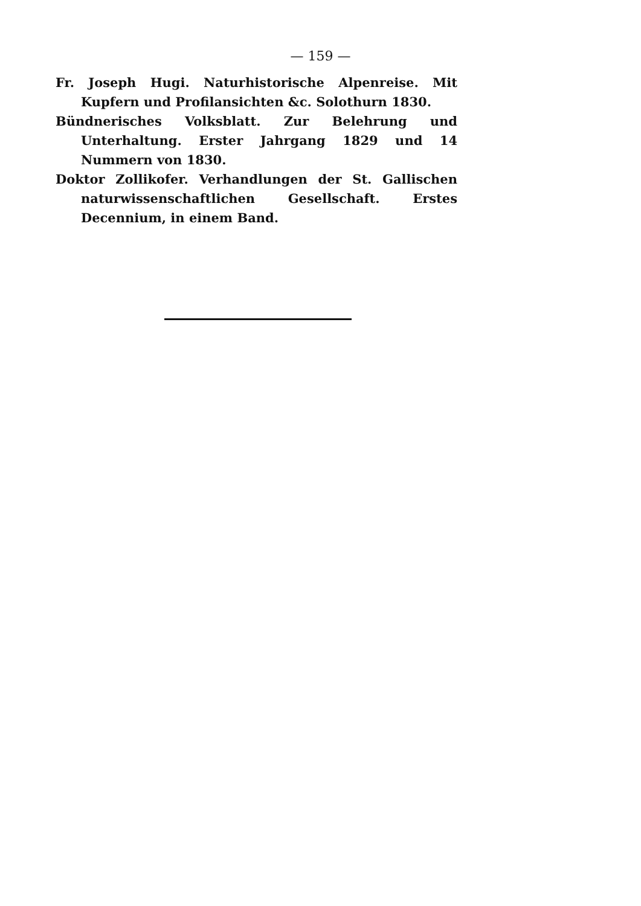— 159 —
Fr. Joseph Hugi. Naturhistorische Alpenreise. Mit Kupfern und Profilansichten &c. Solothurn 1830.
Bündnerisches Volksblatt. Zur Belehrung und Unterhaltung. Erster Jahrgang 1829 und 14 Nummern von 1830.
Doktor Zollikofer. Verhandlungen der St. Gallischen naturwissenschaftlichen Gesellschaft. Erstes Decennium, in einem Band.